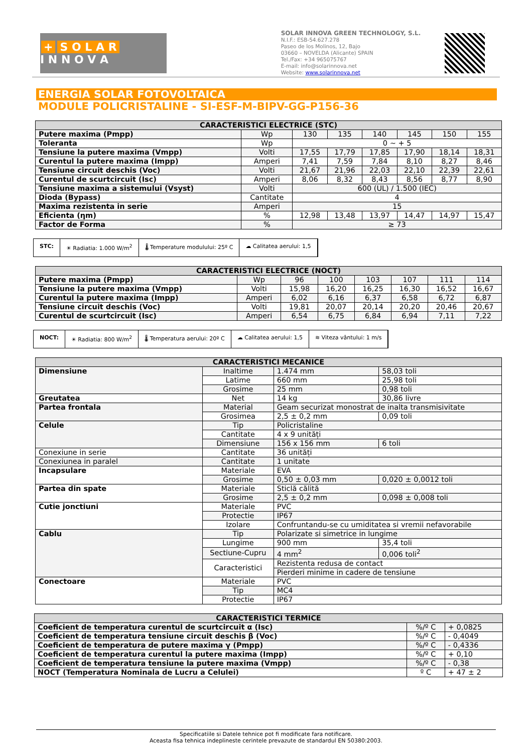+ S O L A R
I N N O V A
SOLAR INNOVA GREEN TECHNOLOGY, S.L.
N.I.F.: ESB-54.627.278
Paseo de los Molinos, 12, Bajo
03660 – NOVELDA (Alicante) SPAIN
Tel./Fax: +34 965075767
E-mail: info@solarinnova.net
Website: www.solarinnova.net
ENERGIA SOLAR FOTOVOLTAICA
MODULE POLICRISTALINE - SI-ESF-M-BIPV-GG-P156-36
| CARACTERISTICI ELECTRICE (STC) | | | | | | | |
| --- | --- | --- | --- | --- | --- | --- | --- |
| Putere maxima (Pmpp) | Wp | 130 | 135 | 140 | 145 | 150 | 155 |
| Toleranta | Wp | 0 ~ + 5 | | | | | |
| Tensiune la putere maxima (Vmpp) | Volti | 17,55 | 17,79 | 17,85 | 17,90 | 18,14 | 18,31 |
| Curentul la putere maxima (Impp) | Amperi | 7,41 | 7,59 | 7,84 | 8,10 | 8,27 | 8,46 |
| Tensiune circuit deschis (Voc) | Volti | 21,67 | 21,96 | 22,03 | 22,10 | 22,39 | 22,61 |
| Curentul de scurtcircuit (Isc) | Amperi | 8,06 | 8,32 | 8,43 | 8,56 | 8,77 | 8,90 |
| Tensiune maxima a sistemului (Vsyst) | Volti | 600 (UL) / 1.500 (IEC) | | | | | |
| Dioda (Bypass) | Cantitate | 4 | | | | | |
| Maxima rezistenta in serie | Amperi | 15 | | | | | |
| Eficienta (ηm) | % | 12,98 | 13,48 | 13,97 | 14,47 | 14,97 | 15,47 |
| Factor de Forma | % | ≥ 73 | | | | | |
STC: ☀ Radiatia: 1.000 W/m<sup>2</sup> 🌡 Temperature modulului: 25º C ☁ Calitatea aerului: 1,5
| CARACTERISTICI ELECTRICE (NOCT) | | | | | | | |
| --- | --- | --- | --- | --- | --- | --- | --- |
| Putere maxima (Pmpp) | Wp | 96 | 100 | 103 | 107 | 111 | 114 |
| Tensiune la putere maxima (Vmpp) | Volti | 15,98 | 16,20 | 16,25 | 16,30 | 16,52 | 16,67 |
| Curentul la putere maxima (Impp) | Amperi | 6,02 | 6,16 | 6,37 | 6,58 | 6,72 | 6,87 |
| Tensiune circuit deschis (Voc) | Volti | 19,81 | 20,07 | 20,14 | 20,20 | 20,46 | 20,67 |
| Curentul de scurtcircuit (Isc) | Amperi | 6,54 | 6,75 | 6,84 | 6,94 | 7,11 | 7,22 |
NOCT: ☀ Radiatia: 800 W/m<sup>2</sup> 🌡 Temperatura aerului: 20º C ☁ Calitatea aerului: 1,5 ≋ Viteza vântului: 1 m/s
| CARACTERISTICI MECANICE | | | |
| --- | --- | --- | --- |
| Dimensiune | Inaltime | 1.474 mm | 58,03 toli |
| | Latime | 660 mm | 25,98 toli |
| | Grosime | 25 mm | 0,98 toli |
| Greutatea | Net | 14 kg | 30,86 livre |
| Partea frontala | Material | Geam securizat monostrat de inalta transmisivitate | |
| | Grosimea | 2,5 ± 0,2 mm | 0,09 toli |
| Celule | Tip | Policristaline | |
| | Cantitate | 4 x 9 unități | |
| | Dimensiune | 156 x 156 mm | 6 toli |
| Conexiune in serie | Cantitate | 36 unități | |
| Conexiunea in paralel | Cantitate | 1 unitate | |
| Incapsulare | Materiale | EVA | |
| | Grosime | 0,50 ± 0,03 mm | 0,020 ± 0,0012 toli |
| Partea din spate | Materiale | Sticlă călită | |
| | Grosime | 2,5 ± 0,2 mm | 0,098 ± 0,008 toli |
| Cutie jonctiuni | Materiale | PVC | |
| | Protectie | IP67 | |
| | Izolare | Confruntandu-se cu umiditatea si vremii nefavorabile | |
| Cablu | Tip | Polarizate si simetrice in lungime | |
| | Lungime | 900 mm | 35,4 toli |
| | Sectiune-Cupru | 4 mm<sup>2</sup> | 0,006 toli<sup>2</sup> |
| | Caracteristici | Rezistenta redusa de contact | |
| | | Pierderi minime in cadere de tensiune | |
| Conectoare | Materiale | PVC | |
| | Tip | MC4 | |
| | Protectie | IP67 | |
| CARACTERISTICI TERMICE | | |
| --- | --- | --- |
| Coeficient de temperatura curentul de scurtcircuit α (Isc) | %/º C | + 0,0825 |
| Coeficient de temperatura tensiune circuit deschis β (Voc) | %/º C | - 0,4049 |
| Coeficient de temperatura de putere maxima γ (Pmpp) | %/º C | - 0,4336 |
| Coeficient de temperatura curentul la putere maxima (Impp) | %/º C | + 0,10 |
| Coeficient de temperatura tensiune la putere maxima (Vmpp) | %/º C | - 0,38 |
| NOCT (Temperatura Nominala de Lucru a Celulei) | º C | + 47 ± 2 |
Specificatiile si Datele tehnice pot fi modificate fara notificare.
Aceasta fisa tehnica indeplineste cerintele prevazute de standardul EN 50380:2003.